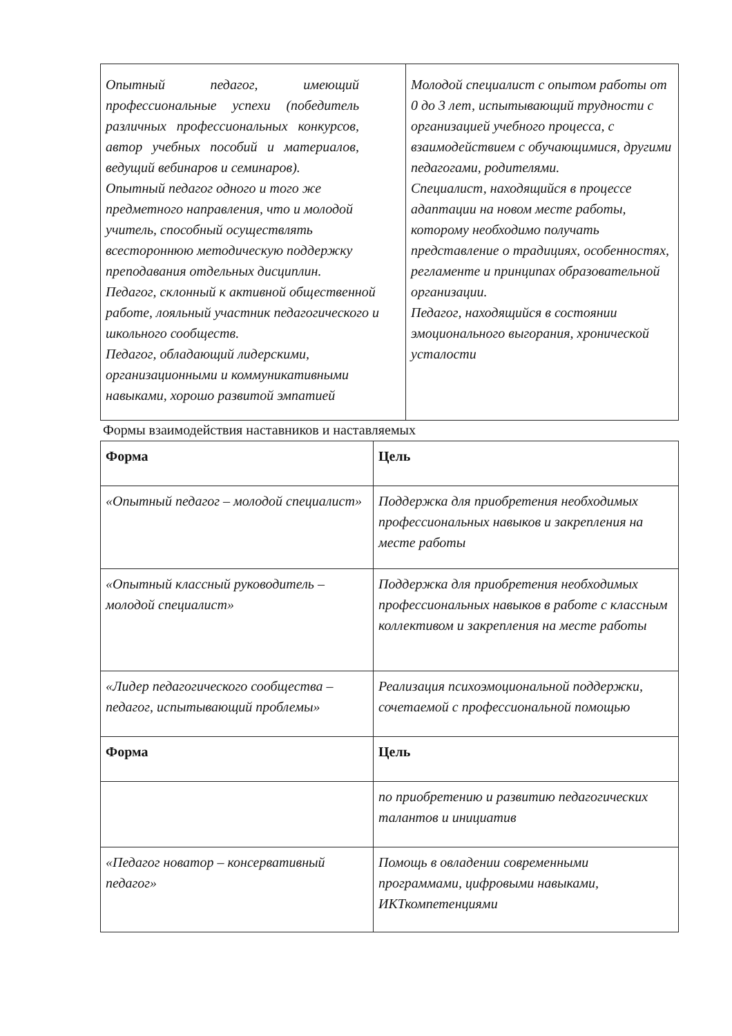| Опытный педагог, имеющий профессиональные успехи (победитель различных профессиональных конкурсов, автор учебных пособий и материалов, ведущий вебинаров и семинаров). Опытный педагог одного и того же предметного направления, что и молодой учитель, способный осуществлять всестороннюю методическую поддержку преподавания отдельных дисциплин. Педагог, склонный к активной общественной работе, лояльный участник педагогического и школьного сообществ. Педагог, обладающий лидерскими, организационными и коммуникативными навыками, хорошо развитой эмпатией | Молодой специалист с опытом работы от 0 до 3 лет, испытывающий трудности с организацией учебного процесса, с взаимодействием с обучающимися, другими педагогами, родителями. Специалист, находящийся в процессе адаптации на новом месте работы, которому необходимо получать представление о традициях, особенностях, регламенте и принципах образовательной организации. Педагог, находящийся в состоянии эмоционального выгорания, хронической усталости |
Формы взаимодействия наставников и наставляемых
| Форма | Цель |
| --- | --- |
| «Опытный педагог – молодой специалист» | Поддержка для приобретения необходимых профессиональных навыков и закрепления на месте работы |
| «Опытный классный руководитель – молодой специалист» | Поддержка для приобретения необходимых профессиональных навыков в работе с классным коллективом и закрепления на месте работы |
| «Лидер педагогического сообщества – педагог, испытывающий проблемы» | Реализация психоэмоциональной поддержки, сочетаемой с профессиональной помощью |
| Форма | Цель |
| | по приобретению и развитию педагогических талантов и инициатив |
| «Педагог новатор – консервативный педагог» | Помощь в овладении современными программами, цифровыми навыками, ИКТкомпетенциями |